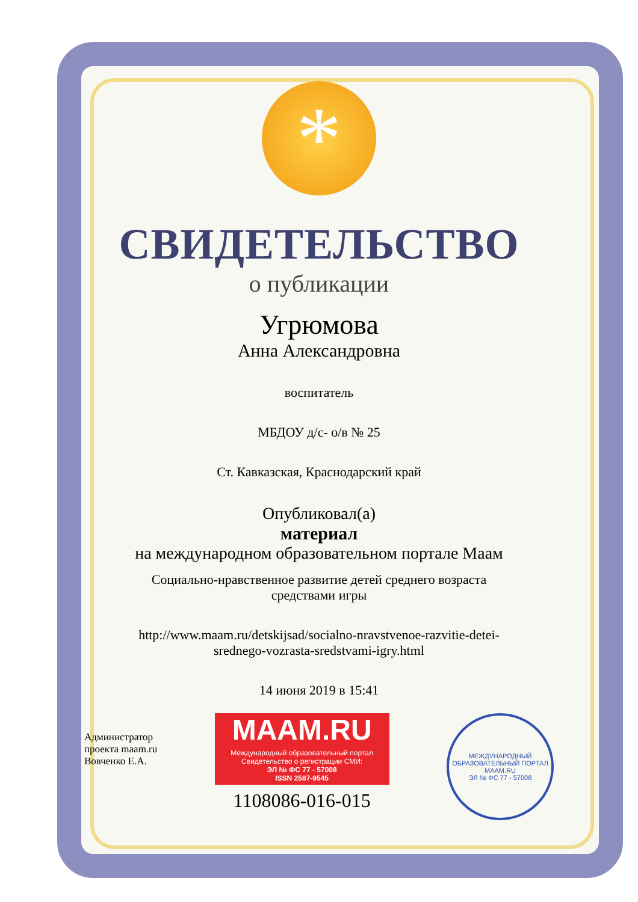*
СВИДЕТЕЛЬСТВО
о публикации
Угрюмова
Анна Александровна
воспитатель
МБДОУ д/с- о/в № 25
Ст. Кавказская, Краснодарский край
Опубликовал(а)
материал
на международном образовательном портале Маам
Социально-нравственное развитие детей среднего возраста
средствами игры
http://www.maam.ru/detskijsad/socialno-nravstvenoe-razvitie-detei-
srednego-vozrasta-sredstvami-igry.html
14 июня 2019 в 15:41
Администратор
проекта maam.ru
Вовченко Е.А.
MAAM.RU
Международный образовательный портал
Свидетельство о регистрации СМИ:
ЭЛ № ФС 77 - 57008
ISSN 2587-9545
1108086-016-015
МЕЖДУНАРОДНЫЙ ОБРАЗОВАТЕЛЬНЫЙ ПОРТАЛ
MAAM.RU
ЭЛ № ФС 77 - 57008